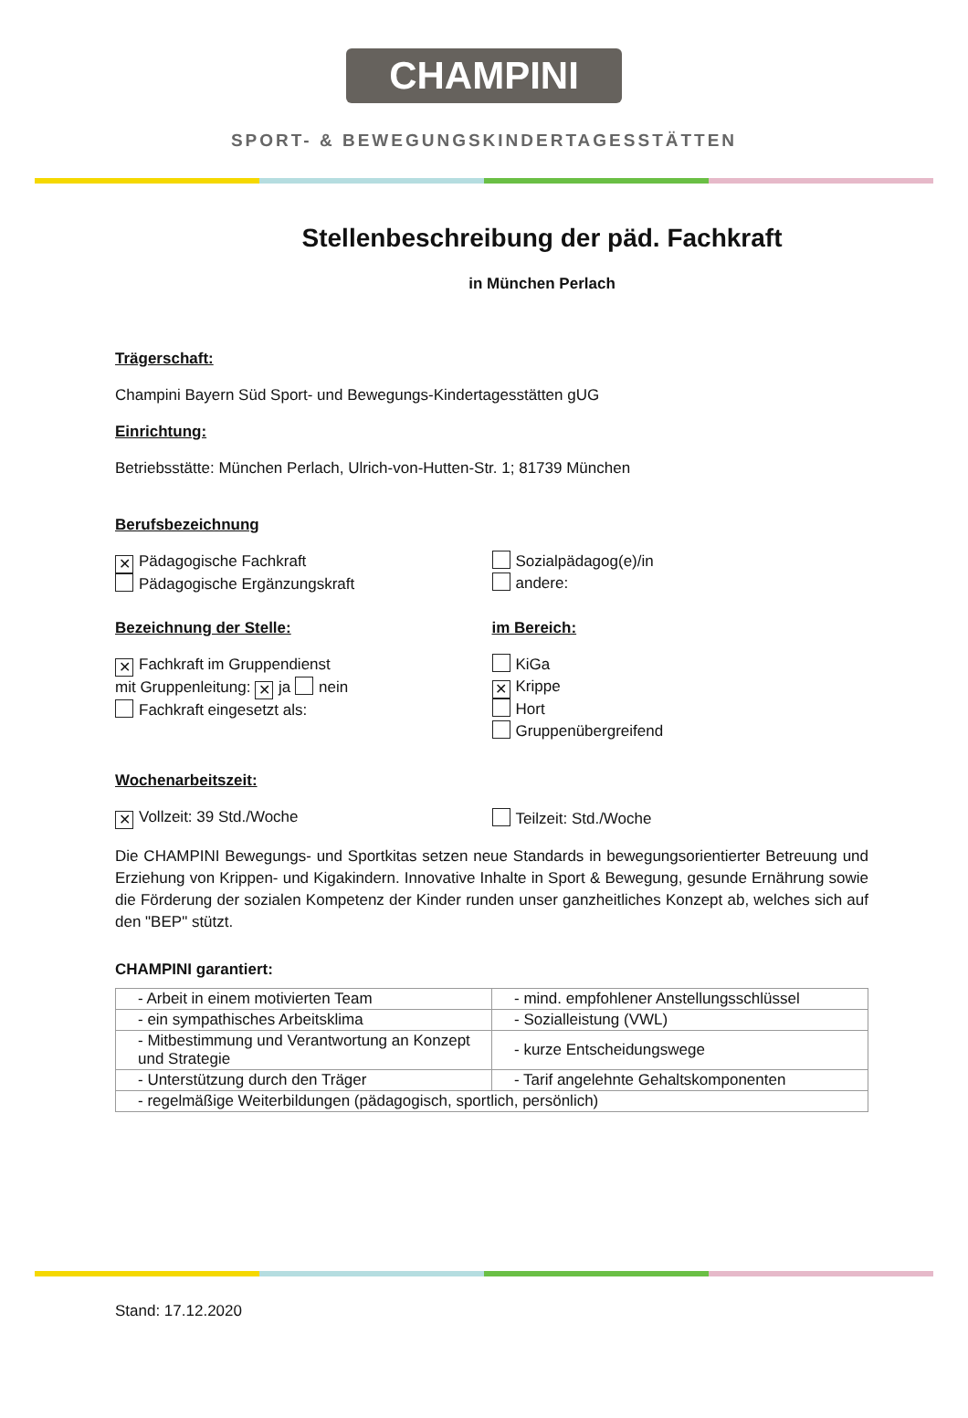CHAMPINI
SPORT- & BEWEGUNGSKINDERTAGESSTÄTTEN
Stellenbeschreibung der päd. Fachkraft
in München Perlach
Trägerschaft:
Champini Bayern Süd Sport- und Bewegungs-Kindertagesstätten gUG
Einrichtung:
Betriebsstätte: München Perlach, Ulrich-von-Hutten-Str. 1; 81739 München
Berufsbezeichnung
✕ Pädagogische Fachkraft
Pädagogische Ergänzungskraft
Sozialpädagog(e)/in
andere:
Bezeichnung der Stelle: im Bereich:
✕ Fachkraft im Gruppendienst
mit Gruppenleitung: ✕ ja nein
Fachkraft eingesetzt als:
KiGa
✕ Krippe
Hort
Gruppenübergreifend
Wochenarbeitszeit:
✕ Vollzeit: 39 Std./Woche Teilzeit: Std./Woche
Die CHAMPINI Bewegungs- und Sportkitas setzen neue Standards in bewegungsorientierter Betreuung und Erziehung von Krippen- und Kigakindern. Innovative Inhalte in Sport & Bewegung, gesunde Ernährung sowie die Förderung der sozialen Kompetenz der Kinder runden unser ganzheitliches Konzept ab, welches sich auf den "BEP" stützt.
CHAMPINI garantiert:
| - Arbeit in einem motivierten Team | - mind. empfohlener Anstellungsschlüssel |
| - ein sympathisches Arbeitsklima | - Sozialleistung (VWL) |
| - Mitbestimmung und Verantwortung an Konzept und Strategie | - kurze Entscheidungswege |
| - Unterstützung durch den Träger | - Tarif angelehnte Gehaltskomponenten |
| - regelmäßige Weiterbildungen (pädagogisch, sportlich, persönlich) | |
Stand: 17.12.2020